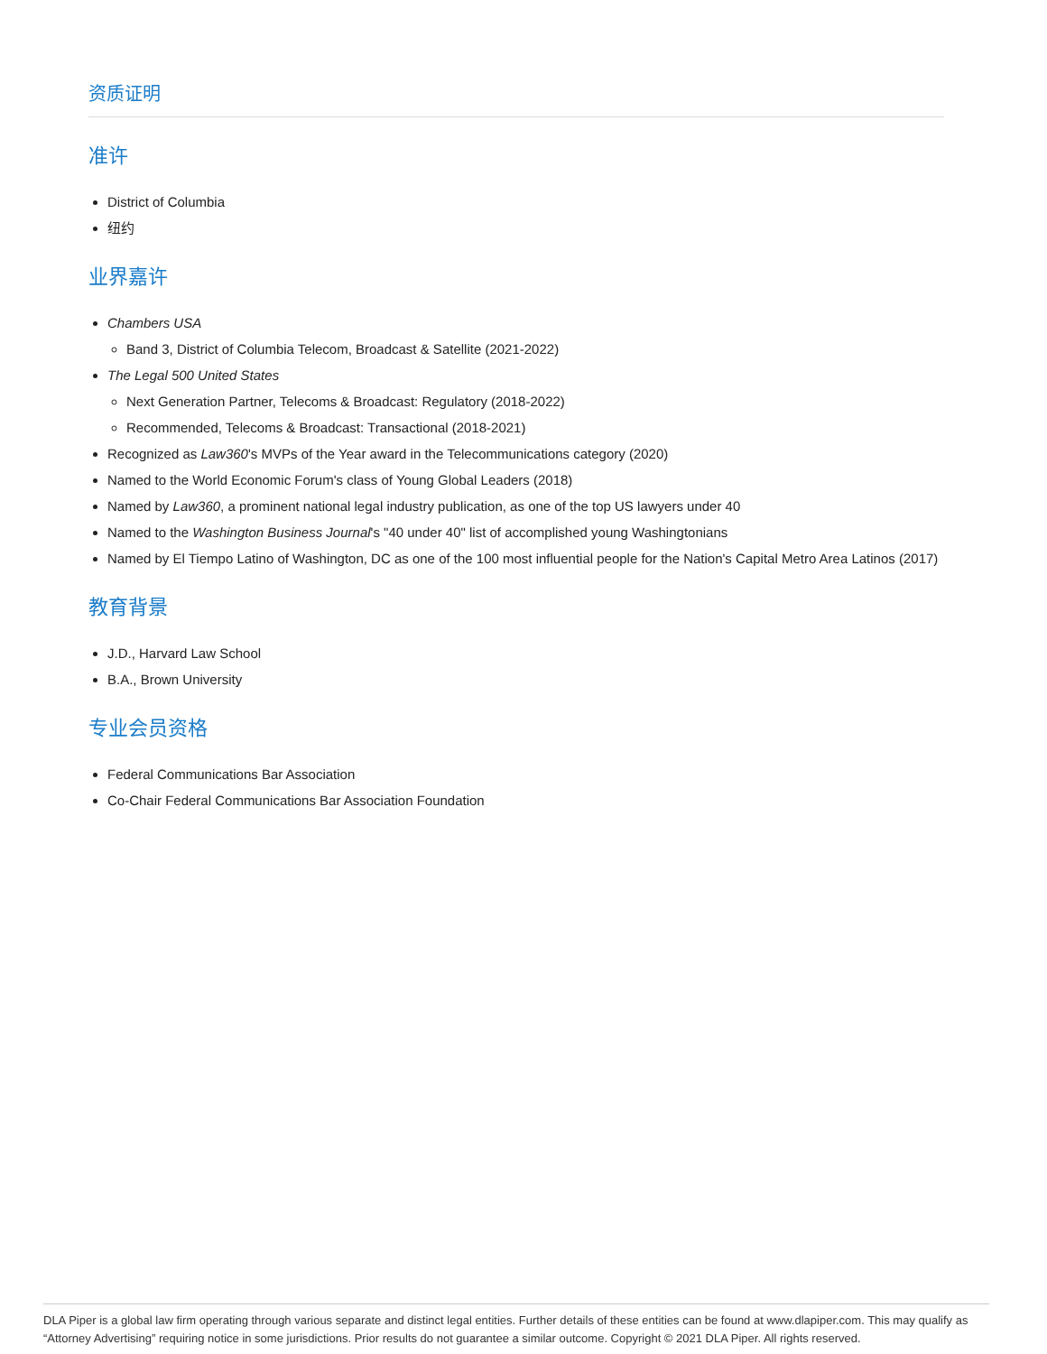资质证明
准许
District of Columbia
纽约
业界嘉许
Chambers USA
Band 3, District of Columbia Telecom, Broadcast & Satellite (2021-2022)
The Legal 500 United States
Next Generation Partner, Telecoms & Broadcast: Regulatory (2018-2022)
Recommended, Telecoms & Broadcast: Transactional (2018-2021)
Recognized as Law360's MVPs of the Year award in the Telecommunications category (2020)
Named to the World Economic Forum's class of Young Global Leaders (2018)
Named by Law360, a prominent national legal industry publication, as one of the top US lawyers under 40
Named to the Washington Business Journal's "40 under 40" list of accomplished young Washingtonians
Named by El Tiempo Latino of Washington, DC as one of the 100 most influential people for the Nation's Capital Metro Area Latinos (2017)
教育背景
J.D., Harvard Law School
B.A., Brown University
专业会员资格
Federal Communications Bar Association
Co-Chair Federal Communications Bar Association Foundation
DLA Piper is a global law firm operating through various separate and distinct legal entities. Further details of these entities can be found at www.dlapiper.com. This may qualify as “Attorney Advertising” requiring notice in some jurisdictions. Prior results do not guarantee a similar outcome. Copyright © 2021 DLA Piper. All rights reserved.